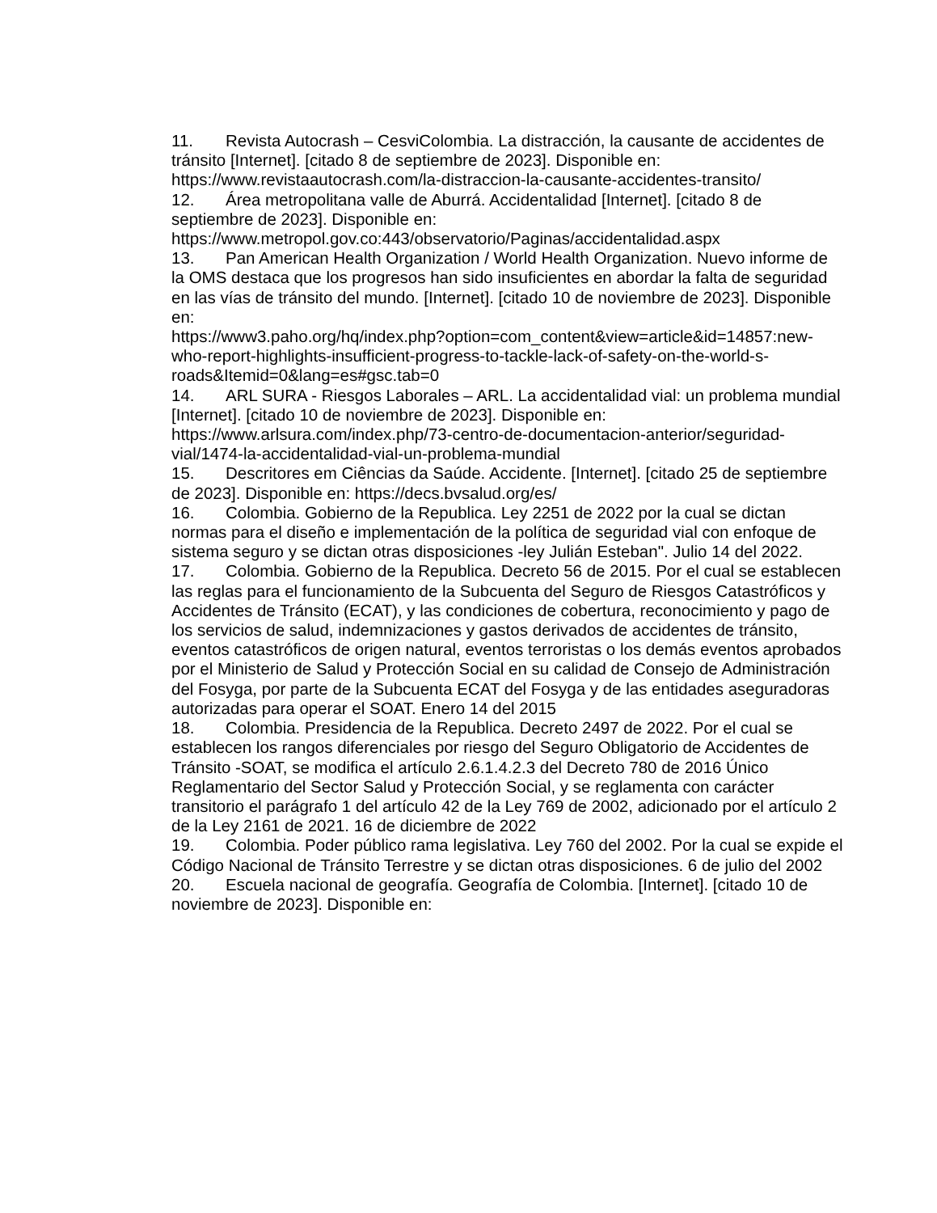11. Revista Autocrash – CesviColombia. La distracción, la causante de accidentes de tránsito [Internet]. [citado 8 de septiembre de 2023]. Disponible en: https://www.revistaautocrash.com/la-distraccion-la-causante-accidentes-transito/
12. Área metropolitana valle de Aburrá. Accidentalidad [Internet]. [citado 8 de septiembre de 2023]. Disponible en:
https://www.metropol.gov.co:443/observatorio/Paginas/accidentalidad.aspx
13. Pan American Health Organization / World Health Organization. Nuevo informe de la OMS destaca que los progresos han sido insuficientes en abordar la falta de seguridad en las vías de tránsito del mundo. [Internet]. [citado 10 de noviembre de 2023]. Disponible en:
https://www3.paho.org/hq/index.php?option=com_content&view=article&id=14857:new-who-report-highlights-insufficient-progress-to-tackle-lack-of-safety-on-the-world-s-roads&Itemid=0&lang=es#gsc.tab=0
14. ARL SURA - Riesgos Laborales – ARL. La accidentalidad vial: un problema mundial [Internet]. [citado 10 de noviembre de 2023]. Disponible en:
https://www.arlsura.com/index.php/73-centro-de-documentacion-anterior/seguridad-vial/1474-la-accidentalidad-vial-un-problema-mundial
15. Descritores em Ciências da Saúde. Accidente. [Internet]. [citado 25 de septiembre de 2023]. Disponible en: https://decs.bvsalud.org/es/
16. Colombia. Gobierno de la Republica. Ley 2251 de 2022 por la cual se dictan normas para el diseño e implementación de la política de seguridad vial con enfoque de sistema seguro y se dictan otras disposiciones -ley Julián Esteban". Julio 14 del 2022.
17. Colombia. Gobierno de la Republica. Decreto 56 de 2015. Por el cual se establecen las reglas para el funcionamiento de la Subcuenta del Seguro de Riesgos Catastróficos y Accidentes de Tránsito (ECAT), y las condiciones de cobertura, reconocimiento y pago de los servicios de salud, indemnizaciones y gastos derivados de accidentes de tránsito, eventos catastróficos de origen natural, eventos terroristas o los demás eventos aprobados por el Ministerio de Salud y Protección Social en su calidad de Consejo de Administración del Fosyga, por parte de la Subcuenta ECAT del Fosyga y de las entidades aseguradoras autorizadas para operar el SOAT. Enero 14 del 2015
18. Colombia. Presidencia de la Republica. Decreto 2497 de 2022. Por el cual se establecen los rangos diferenciales por riesgo del Seguro Obligatorio de Accidentes de Tránsito -SOAT, se modifica el artículo 2.6.1.4.2.3 del Decreto 780 de 2016 Único Reglamentario del Sector Salud y Protección Social, y se reglamenta con carácter transitorio el parágrafo 1 del artículo 42 de la Ley 769 de 2002, adicionado por el artículo 2 de la Ley 2161 de 2021. 16 de diciembre de 2022
19. Colombia. Poder público rama legislativa. Ley 760 del 2002. Por la cual se expide el Código Nacional de Tránsito Terrestre y se dictan otras disposiciones. 6 de julio del 2002
20. Escuela nacional de geografía. Geografía de Colombia. [Internet]. [citado 10 de noviembre de 2023]. Disponible en: